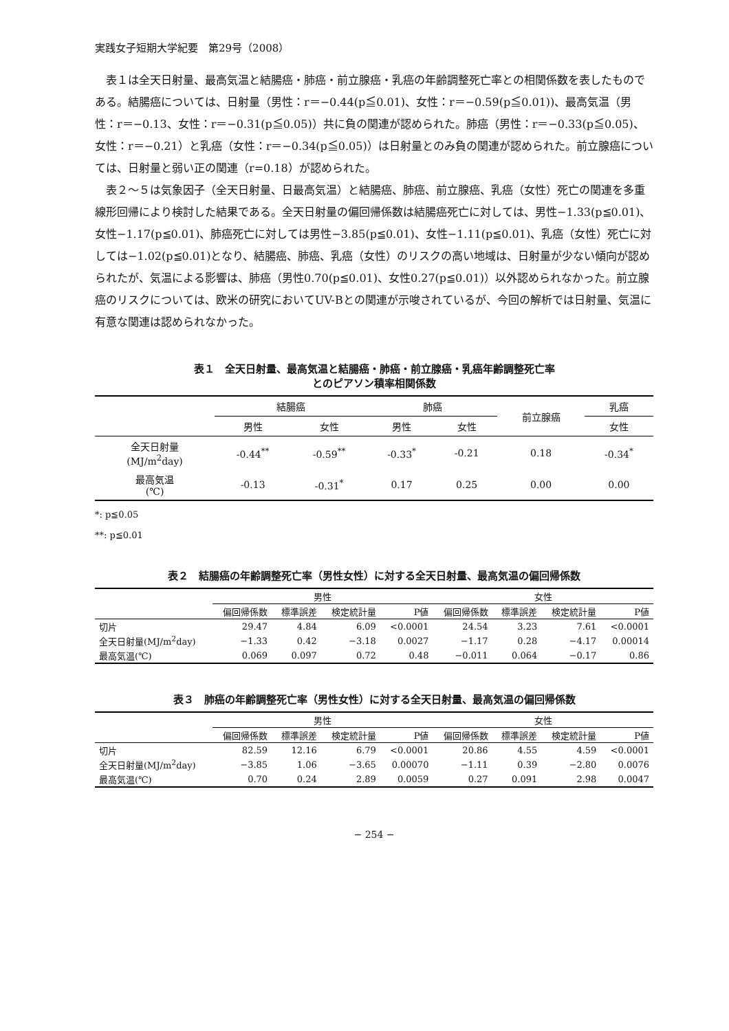実践女子短期大学紀要　第29号（2008）
表１は全天日射量、最高気温と結腸癌・肺癌・前立腺癌・乳癌の年齢調整死亡率との相関係数を表したものである。結腸癌については、日射量（男性：r＝−0.44(p≦0.01)、女性：r＝−0.59(p≦0.01))、最高気温（男性：r＝−0.13、女性：r＝−0.31(p≦0.05)）共に負の関連が認められた。肺癌（男性：r＝−0.33(p≦0.05)、女性：r＝−0.21）と乳癌（女性：r＝−0.34(p≦0.05)）は日射量とのみ負の関連が認められた。前立腺癌については、日射量と弱い正の関連（r=0.18）が認められた。
表２～５は気象因子（全天日射量、日最高気温）と結腸癌、肺癌、前立腺癌、乳癌（女性）死亡の関連を多重線形回帰により検討した結果である。全天日射量の偏回帰係数は結腸癌死亡に対しては、男性−1.33(p≦0.01)、女性−1.17(p≦0.01)、肺癌死亡に対しては男性−3.85(p≦0.01)、女性−1.11(p≦0.01)、乳癌（女性）死亡に対しては−1.02(p≦0.01)となり、結腸癌、肺癌、乳癌（女性）のリスクの高い地域は、日射量が少ない傾向が認められたが、気温による影響は、肺癌（男性0.70(p≦0.01)、女性0.27(p≦0.01)）以外認められなかった。前立腺癌のリスクについては、欧米の研究においてUV-Bとの関連が示唆されているが、今回の解析では日射量、気温に有意な関連は認められなかった。
表１　全天日射量、最高気温と結腸癌・肺癌・前立腺癌・乳癌年齢調整死亡率
とのピアソン積率相関係数
| | 結腸癌 | | 肺癌 | | 前立腺癌 | 乳癌 |
| --- | --- | --- | --- | --- | --- | --- |
| | 男性 | 女性 | 男性 | 女性 | | 女性 |
| 全天日射量 (MJ/m<sup>2</sup>day) | -0.44<sup>**</sup> | -0.59<sup>**</sup> | -0.33<sup>*</sup> | -0.21 | 0.18 | -0.34<sup>*</sup> |
| 最高気温 (℃) | -0.13 | -0.31<sup>*</sup> | 0.17 | 0.25 | 0.00 | 0.00 |
*: p≦0.05
**: p≦0.01
表２　結腸癌の年齢調整死亡率（男性女性）に対する全天日射量、最高気温の偏回帰係数
| | 男性 | | | | 女性 | | | |
| | 偏回帰係数 | 標準誤差 | 検定統計量 | P値 | 偏回帰係数 | 標準誤差 | 検定統計量 | P値 |
| 切片 | 29.47 | 4.84 | 6.09 | <0.0001 | 24.54 | 3.23 | 7.61 | <0.0001 |
| 全天日射量(MJ/m<sup>2</sup>day) | −1.33 | 0.42 | −3.18 | 0.0027 | −1.17 | 0.28 | −4.17 | 0.00014 |
| 最高気温(℃) | 0.069 | 0.097 | 0.72 | 0.48 | −0.011 | 0.064 | −0.17 | 0.86 |
表３　肺癌の年齢調整死亡率（男性女性）に対する全天日射量、最高気温の偏回帰係数
| | 男性 | | | | 女性 | | | |
| | 偏回帰係数 | 標準誤差 | 検定統計量 | P値 | 偏回帰係数 | 標準誤差 | 検定統計量 | P値 |
| 切片 | 82.59 | 12.16 | 6.79 | <0.0001 | 20.86 | 4.55 | 4.59 | <0.0001 |
| 全天日射量(MJ/m<sup>2</sup>day) | −3.85 | 1.06 | −3.65 | 0.00070 | −1.11 | 0.39 | −2.80 | 0.0076 |
| 最高気温(℃) | 0.70 | 0.24 | 2.89 | 0.0059 | 0.27 | 0.091 | 2.98 | 0.0047 |
− 254 −